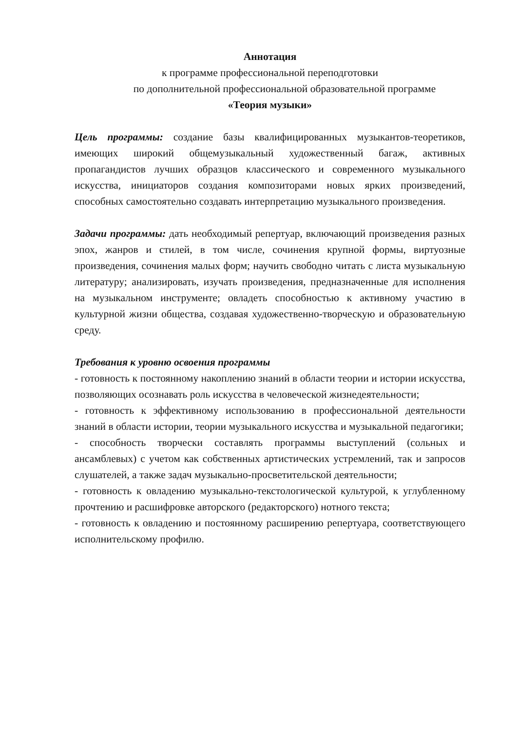Аннотация
к программе профессиональной переподготовки
по дополнительной профессиональной образовательной программе
«Теория музыки»
Цель программы: создание базы квалифицированных музыкантов-теоретиков, имеющих широкий общемузыкальный художественный багаж, активных пропагандистов лучших образцов классического и современного музыкального искусства, инициаторов создания композиторами новых ярких произведений, способных самостоятельно создавать интерпретацию музыкального произведения.
Задачи программы: дать необходимый репертуар, включающий произведения разных эпох, жанров и стилей, в том числе, сочинения крупной формы, виртуозные произведения, сочинения малых форм; научить свободно читать с листа музыкальную литературу; анализировать, изучать произведения, предназначенные для исполнения на музыкальном инструменте; овладеть способностью к активному участию в культурной жизни общества, создавая художественно-творческую и образовательную среду.
Требования к уровню освоения программы
- готовность к постоянному накоплению знаний в области теории и истории искусства, позволяющих осознавать роль искусства в человеческой жизнедеятельности;
- готовность к эффективному использованию в профессиональной деятельности знаний в области истории, теории музыкального искусства и музыкальной педагогики;
- способность творчески составлять программы выступлений (сольных и ансамблевых) с учетом как собственных артистических устремлений, так и запросов слушателей, а также задач музыкально-просветительской деятельности;
- готовность к овладению музыкально-текстологической культурой, к углубленному прочтению и расшифровке авторского (редакторского) нотного текста;
- готовность к овладению и постоянному расширению репертуара, соответствующего исполнительскому профилю.